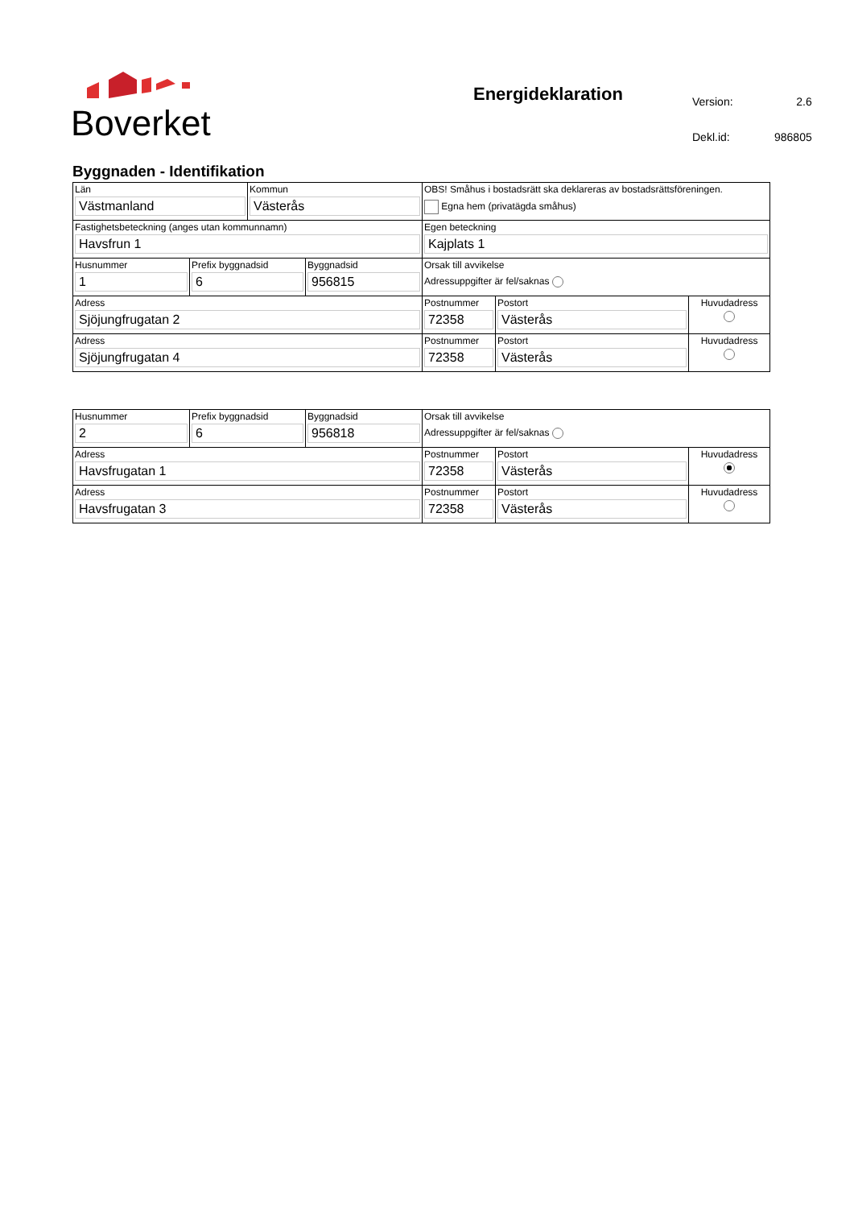Boverket
Energideklaration
| Version: | 2.6 |
| Dekl.id: | 986805 |
Byggnaden - Identifikation
| Län Västmanland | | Kommun Västerås | | OBS! Småhus i bostadsrätt ska deklareras av bostadsrättsföreningen. Egna hem (privatägda småhus) | | |
| Fastighetsbeteckning (anges utan kommunnamn) Havsfrun 1 | | | | Egen beteckning Kajplats 1 | | |
| Husnummer 1 | Prefix byggnadsid 6 | | Byggnadsid 956815 | Orsak till avvikelse Adressuppgifter är fel/saknas | | |
| Adress Sjöjungfrugatan 2 | | | | Postnummer 72358 | Postort Västerås | Huvudadress |
| Adress Sjöjungfrugatan 4 | | | | Postnummer 72358 | Postort Västerås | Huvudadress |
| Husnummer 2 | Prefix byggnadsid 6 | Byggnadsid 956818 | Orsak till avvikelse Adressuppgifter är fel/saknas | | |
| Adress Havsfrugatan 1 | | | Postnummer 72358 | Postort Västerås | Huvudadress |
| Adress Havsfrugatan 3 | | | Postnummer 72358 | Postort Västerås | Huvudadress |